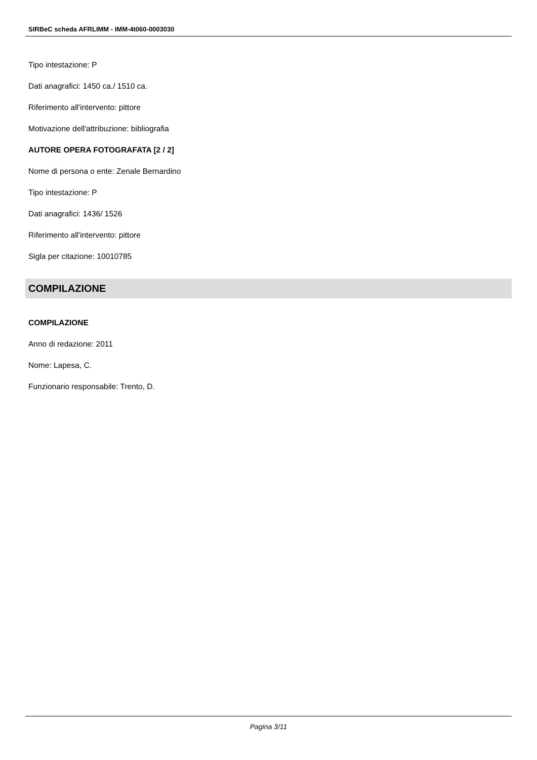SIRBeC scheda AFRLIMM - IMM-4t060-0003030
Tipo intestazione: P
Dati anagrafici: 1450 ca./ 1510 ca.
Riferimento all'intervento: pittore
Motivazione dell'attribuzione: bibliografia
AUTORE OPERA FOTOGRAFATA [2 / 2]
Nome di persona o ente: Zenale Bernardino
Tipo intestazione: P
Dati anagrafici: 1436/ 1526
Riferimento all'intervento: pittore
Sigla per citazione: 10010785
COMPILAZIONE
COMPILAZIONE
Anno di redazione: 2011
Nome: Lapesa, C.
Funzionario responsabile: Trento, D.
Pagina 3/11